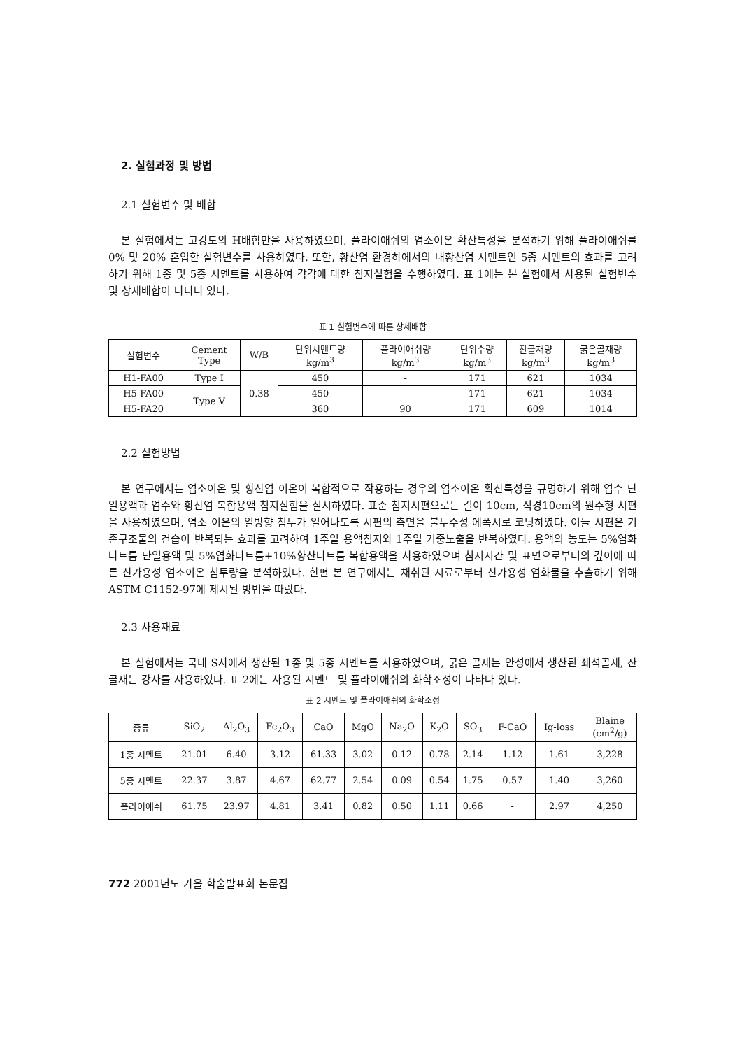2. 실험과정 및 방법
2.1 실험변수 및 배합
본 실험에서는 고강도의 H배합만을 사용하였으며, 플라이애쉬의 염소이온 확산특성을 분석하기 위해 플라이애쉬를 0% 및 20% 혼입한 실험변수를 사용하였다. 또한, 황산염 환경하에서의 내황산염 시멘트인 5종 시멘트의 효과를 고려하기 위해 1종 및 5종 시멘트를 사용하여 각각에 대한 침지실험을 수행하였다. 표 1에는 본 실험에서 사용된 실험변수 및 상세배합이 나타나 있다.
표 1 실험변수에 따른 상세배합
| 실험변수 | Cement Type | W/B | 단위시멘트량 kg/m<sup>3</sup> | 플라이애쉬량 kg/m<sup>3</sup> | 단위수량 kg/m<sup>3</sup> | 잔골재량 kg/m<sup>3</sup> | 굵은골재량 kg/m<sup>3</sup> |
| --- | --- | --- | --- | --- | --- | --- | --- |
| H1-FA00 | Type I | 0.38 | 450 | - | 171 | 621 | 1034 |
| H5-FA00 | Type V | | 450 | - | 171 | 621 | 1034 |
| H5-FA20 | | | 360 | 90 | 171 | 609 | 1014 |
2.2 실험방법
본 연구에서는 염소이온 및 황산염 이온이 복합적으로 작용하는 경우의 염소이온 확산특성을 규명하기 위해 염수 단일용액과 염수와 황산염 복합용액 침지실험을 실시하였다. 표준 침지시편으로는 길이 10cm, 직경10cm의 원주형 시편을 사용하였으며, 염소 이온의 일방향 침투가 일어나도록 시편의 측면을 불투수성 에폭시로 코팅하였다. 이들 시편은 기존구조물의 건습이 반복되는 효과를 고려하여 1주일 용액침지와 1주일 기중노출을 반복하였다. 용액의 농도는 5%염화나트륨 단일용액 및 5%염화나트륨+10%황산나트륨 복합용액을 사용하였으며 침지시간 및 표면으로부터의 깊이에 따른 산가용성 염소이온 침투량을 분석하였다. 한편 본 연구에서는 채취된 시료로부터 산가용성 염화물을 추출하기 위해 ASTM C1152-97에 제시된 방법을 따랐다.
2.3 사용재료
본 실험에서는 국내 S사에서 생산된 1종 및 5종 시멘트를 사용하였으며, 굵은 골재는 안성에서 생산된 쇄석골재, 잔골재는 강사를 사용하였다. 표 2에는 사용된 시멘트 및 플라이애쉬의 화학조성이 나타나 있다.
표 2 시멘트 및 플라이애쉬의 화학조성
| 종류 | SiO<sub>2</sub> | Al<sub>2</sub>O<sub>3</sub> | Fe<sub>2</sub>O<sub>3</sub> | CaO | MgO | Na<sub>2</sub>O | K<sub>2</sub>O | SO<sub>3</sub> | F-CaO | Ig-loss | Blaine (cm<sup>2</sup>/g) |
| --- | --- | --- | --- | --- | --- | --- | --- | --- | --- | --- | --- |
| 1종 시멘트 | 21.01 | 6.40 | 3.12 | 61.33 | 3.02 | 0.12 | 0.78 | 2.14 | 1.12 | 1.61 | 3,228 |
| 5종 시멘트 | 22.37 | 3.87 | 4.67 | 62.77 | 2.54 | 0.09 | 0.54 | 1.75 | 0.57 | 1.40 | 3,260 |
| 플라이애쉬 | 61.75 | 23.97 | 4.81 | 3.41 | 0.82 | 0.50 | 1.11 | 0.66 | - | 2.97 | 4,250 |
772 2001년도 가을 학술발표회 논문집